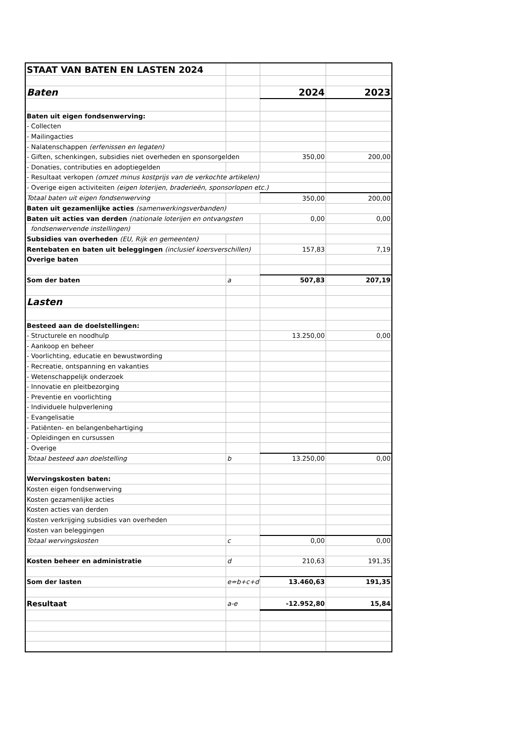| STAAT VAN BATEN EN LASTEN 2024 | | | |
| Baten | | 2024 | 2023 |
| Baten uit eigen fondsenwerving: | | | |
| - Collecten | | | |
| - Mailingacties | | | |
| - Nalatenschappen (erfenissen en legaten) | | | |
| - Giften, schenkingen, subsidies niet overheden en sponsorgelden | | 350,00 | 200,00 |
| - Donaties, contributies en adoptiegelden | | | |
| - Resultaat verkopen (omzet minus kostprijs van de verkochte artikelen) | | | |
| - Overige eigen activiteiten (eigen loterijen, braderieën, sponsorlopen etc.) | | | |
| Totaal baten uit eigen fondsenwerving | | 350,00 | 200,00 |
| Baten uit gezamenlijke acties (samenwerkingsverbanden) | | | |
| Baten uit acties van derden (nationale loterijen en ontvangsten | | 0,00 | 0,00 |
| fondsenwervende instellingen) | | | |
| Subsidies van overheden (EU, Rijk en gemeenten) | | | |
| Rentebaten en baten uit beleggingen (inclusief koersverschillen) | | 157,83 | 7,19 |
| Overige baten | | | |
| Som der baten | a | 507,83 | 207,19 |
| Lasten | | | |
| Besteed aan de doelstellingen: | | | |
| - Structurele en noodhulp | | 13.250,00 | 0,00 |
| - Aankoop en beheer | | | |
| - Voorlichting, educatie en bewustwording | | | |
| - Recreatie, ontspanning en vakanties | | | |
| - Wetenschappelijk onderzoek | | | |
| - Innovatie en pleitbezorging | | | |
| - Preventie en voorlichting | | | |
| - Individuele hulpverlening | | | |
| - Evangelisatie | | | |
| - Patiënten- en belangenbehartiging | | | |
| - Opleidingen en cursussen | | | |
| - Overige | | | |
| Totaal besteed aan doelstelling | b | 13.250,00 | 0,00 |
| Wervingskosten baten: | | | |
| Kosten eigen fondsenwerving | | | |
| Kosten gezamenlijke acties | | | |
| Kosten acties van derden | | | |
| Kosten verkrijging subsidies van overheden | | | |
| Kosten van beleggingen | | | |
| Totaal wervingskosten | c | 0,00 | 0,00 |
| Kosten beheer en administratie | d | 210,63 | 191,35 |
| Som der lasten | e=b+c+d | 13.460,63 | 191,35 |
| Resultaat | a-e | -12.952,80 | 15,84 |